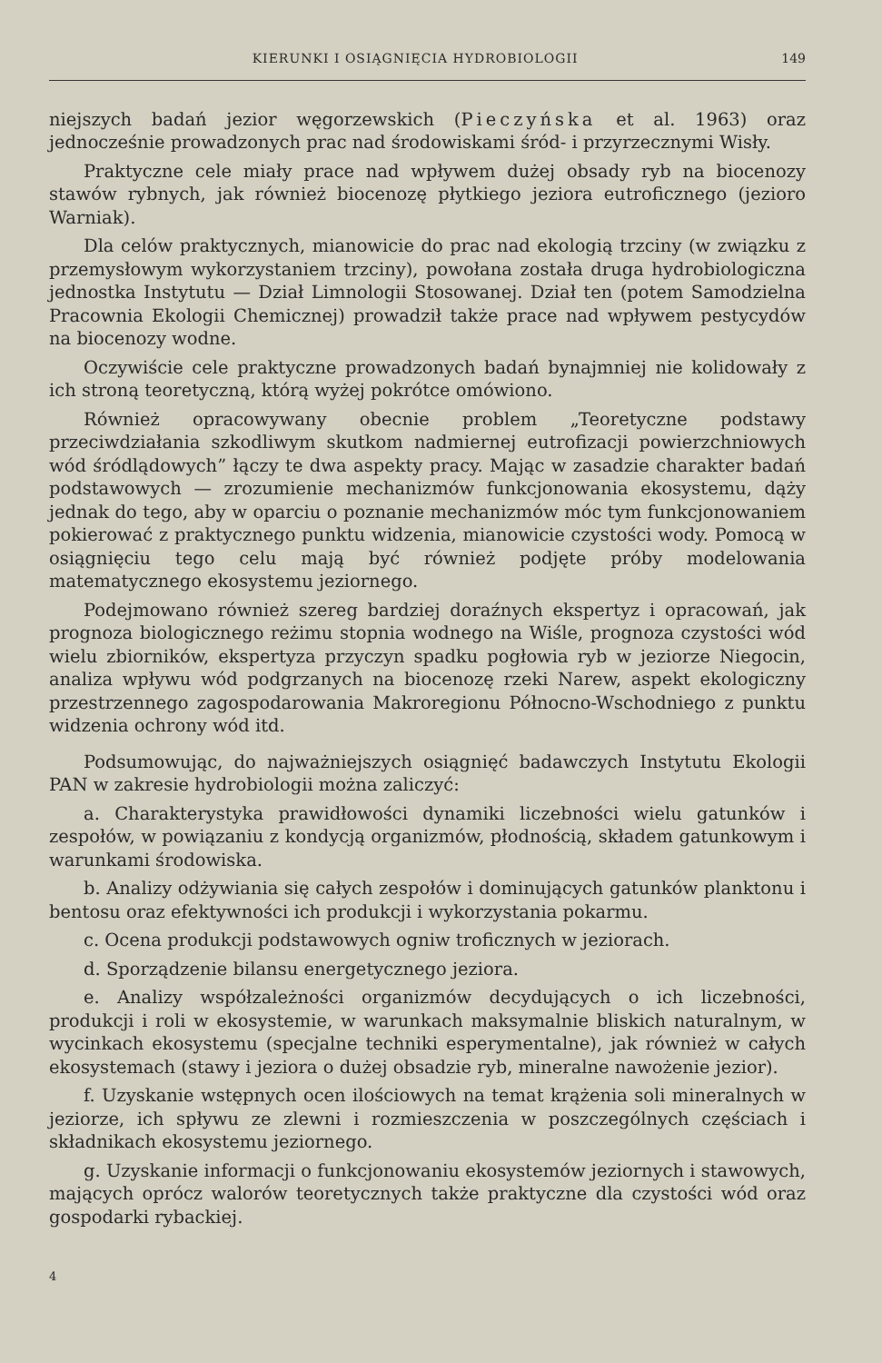KIERUNKI I OSIĄGNIĘCIA HYDROBIOLOGII 149
niejszych badań jezior węgorzewskich (Pieczyńska et al. 1963) oraz jednocześnie prowadzonych prac nad środowiskami śród- i przyrzecznymi Wisły.
Praktyczne cele miały prace nad wpływem dużej obsady ryb na biocenozy stawów rybnych, jak również biocenozę płytkiego jeziora eutroficznego (jezioro Warniak).
Dla celów praktycznych, mianowicie do prac nad ekologią trzciny (w związku z przemysłowym wykorzystaniem trzciny), powołana została druga hydrobiologiczna jednostka Instytutu — Dział Limnologii Stosowanej. Dział ten (potem Samodzielna Pracownia Ekologii Chemicznej) prowadził także prace nad wpływem pestycydów na biocenozy wodne.
Oczywiście cele praktyczne prowadzonych badań bynajmniej nie kolidowały z ich stroną teoretyczną, którą wyżej pokrótce omówiono.
Również opracowywany obecnie problem „Teoretyczne podstawy przeciwdziałania szkodliwym skutkom nadmiernej eutrofizacji powierzchniowych wód śródlądowych” łączy te dwa aspekty pracy. Mając w zasadzie charakter badań podstawowych — zrozumienie mechanizmów funkcjonowania ekosystemu, dąży jednak do tego, aby w oparciu o poznanie mechanizmów móc tym funkcjonowaniem pokierować z praktycznego punktu widzenia, mianowicie czystości wody. Pomocą w osiągnięciu tego celu mają być również podjęte próby modelowania matematycznego ekosystemu jeziornego.
Podejmowano również szereg bardziej doraźnych ekspertyz i opracowań, jak prognoza biologicznego reżimu stopnia wodnego na Wiśle, prognoza czystości wód wielu zbiorników, ekspertyza przyczyn spadku pogłowia ryb w jeziorze Niegocin, analiza wpływu wód podgrzanych na biocenozę rzeki Narew, aspekt ekologiczny przestrzennego zagospodarowania Makroregionu Północno-Wschodniego z punktu widzenia ochrony wód itd.
Podsumowując, do najważniejszych osiągnięć badawczych Instytutu Ekologii PAN w zakresie hydrobiologii można zaliczyć:
a. Charakterystyka prawidłowości dynamiki liczebności wielu gatunków i zespołów, w powiązaniu z kondycją organizmów, płodnością, składem gatunkowym i warunkami środowiska.
b. Analizy odżywiania się całych zespołów i dominujących gatunków planktonu i bentosu oraz efektywności ich produkcji i wykorzystania pokarmu.
c. Ocena produkcji podstawowych ogniw troficznych w jeziorach.
d. Sporządzenie bilansu energetycznego jeziora.
e. Analizy współzależności organizmów decydujących o ich liczebności, produkcji i roli w ekosystemie, w warunkach maksymalnie bliskich naturalnym, w wycinkach ekosystemu (specjalne techniki esperymentalne), jak również w całych ekosystemach (stawy i jeziora o dużej obsadzie ryb, mineralne nawożenie jezior).
f. Uzyskanie wstępnych ocen ilościowych na temat krążenia soli mineralnych w jeziorze, ich spływu ze zlewni i rozmieszczenia w poszczególnych częściach i składnikach ekosystemu jeziornego.
g. Uzyskanie informacji o funkcjonowaniu ekosystemów jeziornych i stawowych, mających oprócz walorów teoretycznych także praktyczne dla czystości wód oraz gospodarki rybackiej.
4